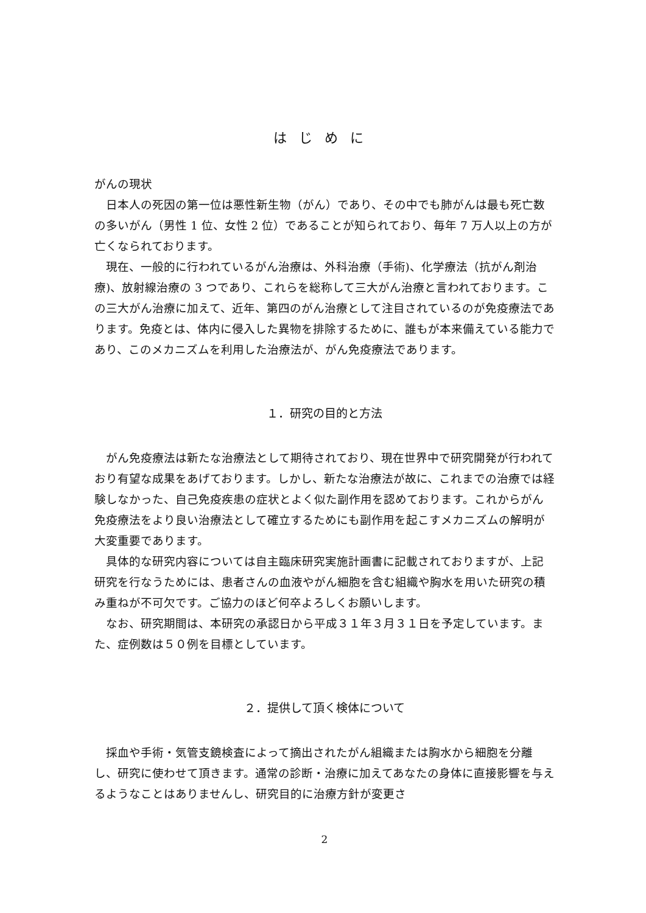はじめに
がんの現状
日本人の死因の第一位は悪性新生物（がん）であり、その中でも肺がんは最も死亡数の多いがん（男性 1 位、女性 2 位）であることが知られており、毎年 7 万人以上の方が亡くなられております。
現在、一般的に行われているがん治療は、外科治療（手術)、化学療法（抗がん剤治療)、放射線治療の 3 つであり、これらを総称して三大がん治療と言われております。この三大がん治療に加えて、近年、第四のがん治療として注目されているのが免疫療法であります。免疫とは、体内に侵入した異物を排除するために、誰もが本来備えている能力であり、このメカニズムを利用した治療法が、がん免疫療法であります。
１．研究の目的と方法
がん免疫療法は新たな治療法として期待されており、現在世界中で研究開発が行われており有望な成果をあげております。しかし、新たな治療法が故に、これまでの治療では経験しなかった、自己免疫疾患の症状とよく似た副作用を認めております。これからがん免疫療法をより良い治療法として確立するためにも副作用を起こすメカニズムの解明が大変重要であります。
具体的な研究内容については自主臨床研究実施計画書に記載されておりますが、上記研究を行なうためには、患者さんの血液やがん細胞を含む組織や胸水を用いた研究の積み重ねが不可欠です。ご協力のほど何卒よろしくお願いします。
なお、研究期間は、本研究の承認日から平成３１年３月３１日を予定しています。また、症例数は５０例を目標としています。
２．提供して頂く検体について
採血や手術・気管支鏡検査によって摘出されたがん組織または胸水から細胞を分離し、研究に使わせて頂きます。通常の診断・治療に加えてあなたの身体に直接影響を与えるようなことはありませんし、研究目的に治療方針が変更さ
2